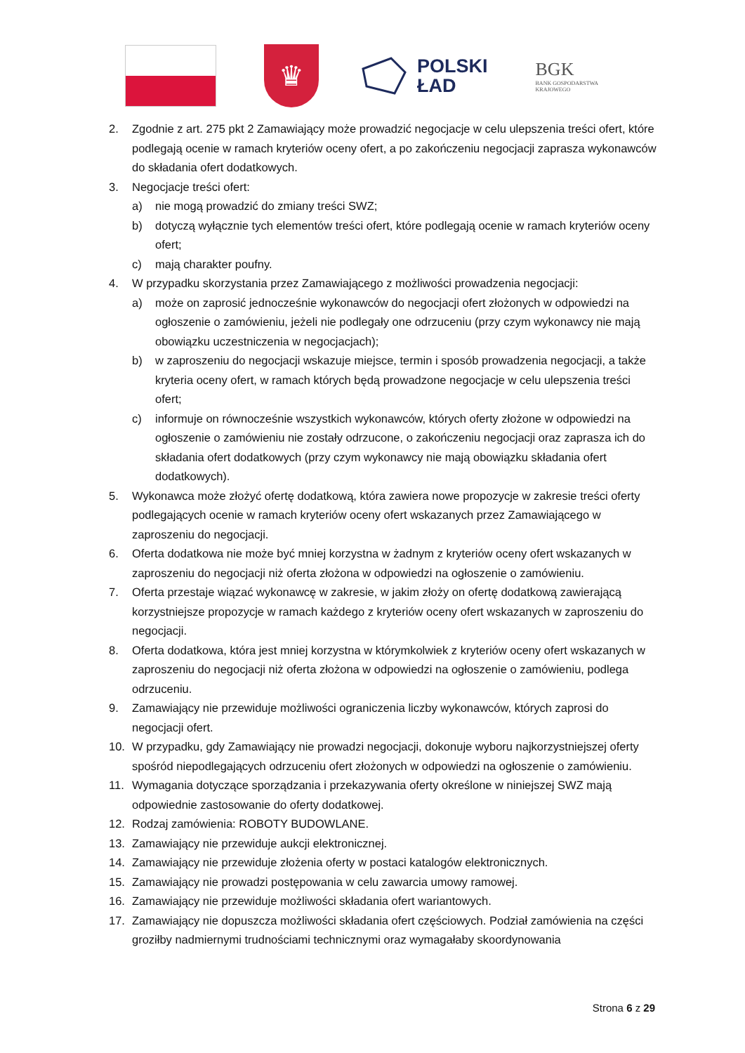♛
POLSKI
ŁAD
BGK
BANK GOSPODARSTWA
KRAJOWEGO
2. Zgodnie z art. 275 pkt 2 Zamawiający może prowadzić negocjacje w celu ulepszenia treści ofert, które podlegają ocenie w ramach kryteriów oceny ofert, a po zakończeniu negocjacji zaprasza wykonawców do składania ofert dodatkowych.
3. Negocjacje treści ofert:
a) nie mogą prowadzić do zmiany treści SWZ;
b) dotyczą wyłącznie tych elementów treści ofert, które podlegają ocenie w ramach kryteriów oceny ofert;
c) mają charakter poufny.
4. W przypadku skorzystania przez Zamawiającego z możliwości prowadzenia negocjacji:
a) może on zaprosić jednocześnie wykonawców do negocjacji ofert złożonych w odpowiedzi na ogłoszenie o zamówieniu, jeżeli nie podlegały one odrzuceniu (przy czym wykonawcy nie mają obowiązku uczestniczenia w negocjacjach);
b) w zaproszeniu do negocjacji wskazuje miejsce, termin i sposób prowadzenia negocjacji, a także kryteria oceny ofert, w ramach których będą prowadzone negocjacje w celu ulepszenia treści ofert;
c) informuje on równocześnie wszystkich wykonawców, których oferty złożone w odpowiedzi na ogłoszenie o zamówieniu nie zostały odrzucone, o zakończeniu negocjacji oraz zaprasza ich do składania ofert dodatkowych (przy czym wykonawcy nie mają obowiązku składania ofert dodatkowych).
5. Wykonawca może złożyć ofertę dodatkową, która zawiera nowe propozycje w zakresie treści oferty podlegających ocenie w ramach kryteriów oceny ofert wskazanych przez Zamawiającego w zaproszeniu do negocjacji.
6. Oferta dodatkowa nie może być mniej korzystna w żadnym z kryteriów oceny ofert wskazanych w zaproszeniu do negocjacji niż oferta złożona w odpowiedzi na ogłoszenie o zamówieniu.
7. Oferta przestaje wiązać wykonawcę w zakresie, w jakim złoży on ofertę dodatkową zawierającą korzystniejsze propozycje w ramach każdego z kryteriów oceny ofert wskazanych w zaproszeniu do negocjacji.
8. Oferta dodatkowa, która jest mniej korzystna w którymkolwiek z kryteriów oceny ofert wskazanych w zaproszeniu do negocjacji niż oferta złożona w odpowiedzi na ogłoszenie o zamówieniu, podlega odrzuceniu.
9. Zamawiający nie przewiduje możliwości ograniczenia liczby wykonawców, których zaprosi do negocjacji ofert.
10. W przypadku, gdy Zamawiający nie prowadzi negocjacji, dokonuje wyboru najkorzystniejszej oferty spośród niepodlegających odrzuceniu ofert złożonych w odpowiedzi na ogłoszenie o zamówieniu.
11. Wymagania dotyczące sporządzania i przekazywania oferty określone w niniejszej SWZ mają odpowiednie zastosowanie do oferty dodatkowej.
12. Rodzaj zamówienia: ROBOTY BUDOWLANE.
13. Zamawiający nie przewiduje aukcji elektronicznej.
14. Zamawiający nie przewiduje złożenia oferty w postaci katalogów elektronicznych.
15. Zamawiający nie prowadzi postępowania w celu zawarcia umowy ramowej.
16. Zamawiający nie przewiduje możliwości składania ofert wariantowych.
17. Zamawiający nie dopuszcza możliwości składania ofert częściowych. Podział zamówienia na części groziłby nadmiernymi trudnościami technicznymi oraz wymagałaby skoordynowania
Strona 6 z 29